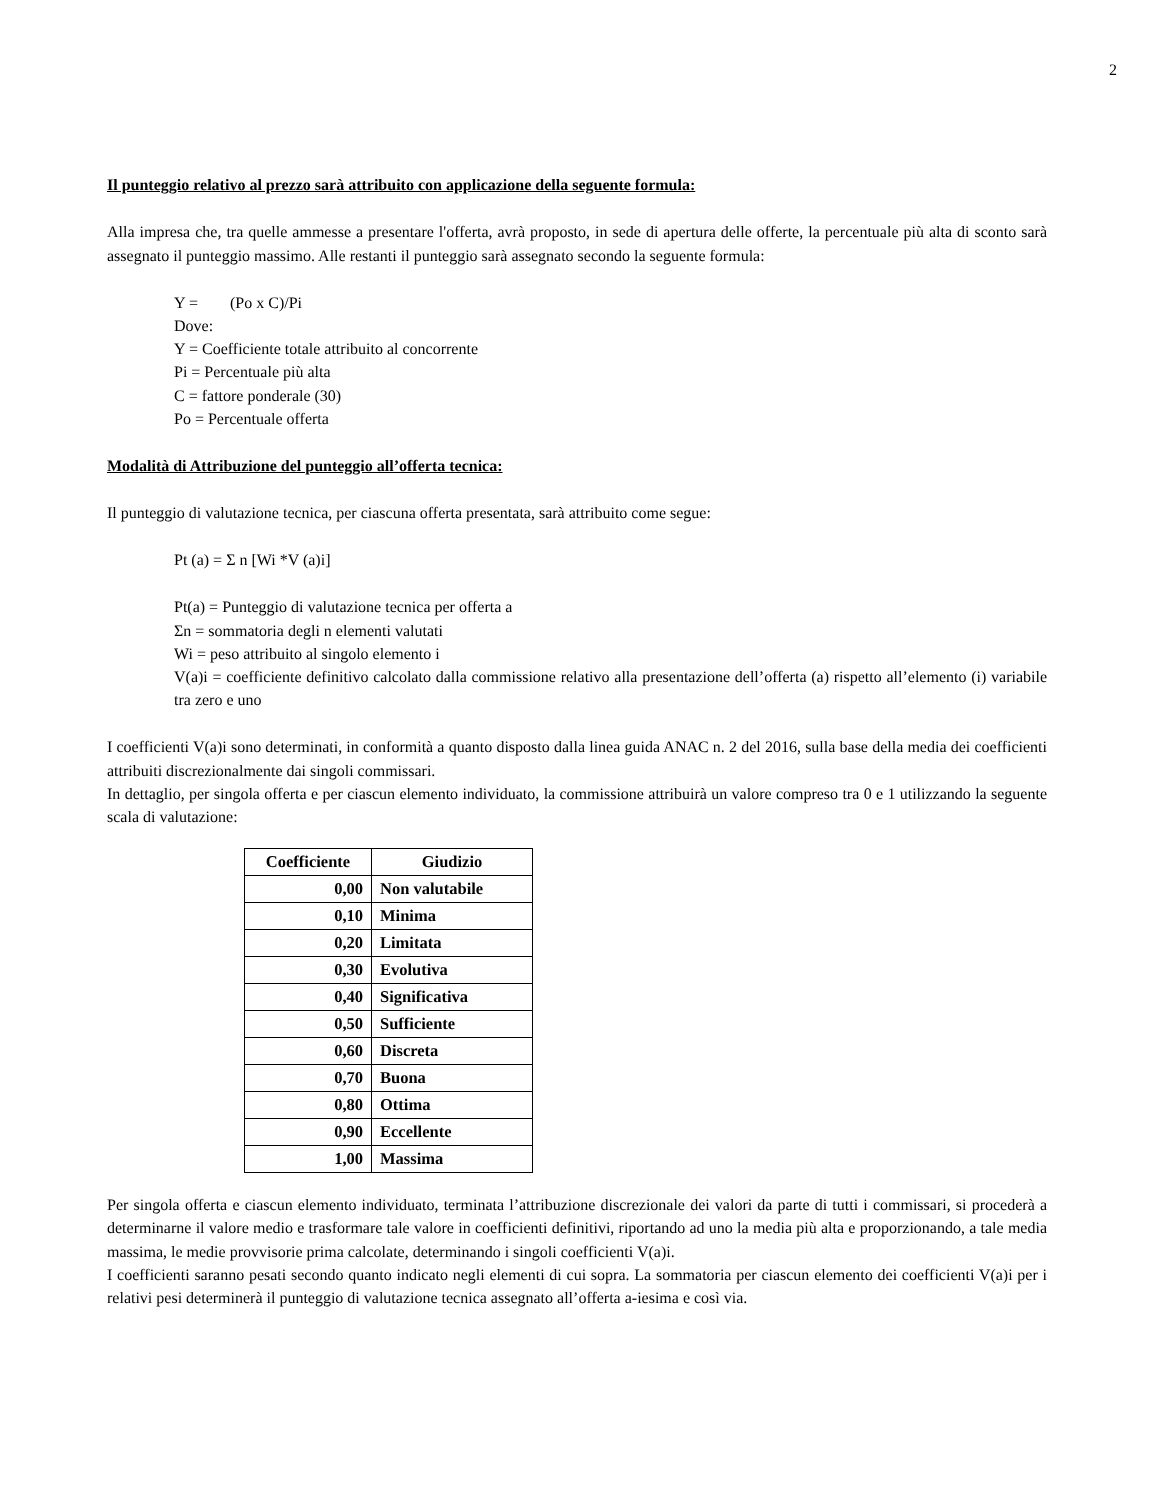2
Il punteggio relativo al prezzo sarà attribuito con applicazione della seguente formula:
Alla impresa che, tra quelle ammesse a presentare l'offerta, avrà proposto, in sede di apertura delle offerte, la percentuale più alta di sconto sarà assegnato il punteggio massimo. Alle restanti il punteggio sarà assegnato secondo la seguente formula:
Y = (Po x C)/Pi
Dove:
Y = Coefficiente totale attribuito al concorrente
Pi = Percentuale più alta
C = fattore ponderale (30)
Po = Percentuale offerta
Modalità di Attribuzione del punteggio all’offerta tecnica:
Il punteggio di valutazione tecnica, per ciascuna offerta presentata, sarà attribuito come segue:
Pt (a) = Σ n [Wi *V (a)i]
Pt(a) = Punteggio di valutazione tecnica per offerta a
Σn = sommatoria degli n elementi valutati
Wi = peso attribuito al singolo elemento i
V(a)i = coefficiente definitivo calcolato dalla commissione relativo alla presentazione dell’offerta (a) rispetto all’elemento (i) variabile tra zero e uno
I coefficienti V(a)i sono determinati, in conformità a quanto disposto dalla linea guida ANAC n. 2 del 2016, sulla base della media dei coefficienti attribuiti discrezionalmente dai singoli commissari.
In dettaglio, per singola offerta e per ciascun elemento individuato, la commissione attribuirà un valore compreso tra 0 e 1 utilizzando la seguente scala di valutazione:
| Coefficiente | Giudizio |
| --- | --- |
| 0,00 | Non valutabile |
| 0,10 | Minima |
| 0,20 | Limitata |
| 0,30 | Evolutiva |
| 0,40 | Significativa |
| 0,50 | Sufficiente |
| 0,60 | Discreta |
| 0,70 | Buona |
| 0,80 | Ottima |
| 0,90 | Eccellente |
| 1,00 | Massima |
Per singola offerta e ciascun elemento individuato, terminata l’attribuzione discrezionale dei valori da parte di tutti i commissari, si procederà a determinarne il valore medio e trasformare tale valore in coefficienti definitivi, riportando ad uno la media più alta e proporzionando, a tale media massima, le medie provvisorie prima calcolate, determinando i singoli coefficienti V(a)i.
I coefficienti saranno pesati secondo quanto indicato negli elementi di cui sopra. La sommatoria per ciascun elemento dei coefficienti V(a)i per i relativi pesi determinerà il punteggio di valutazione tecnica assegnato all’offerta a-iesima e così via.